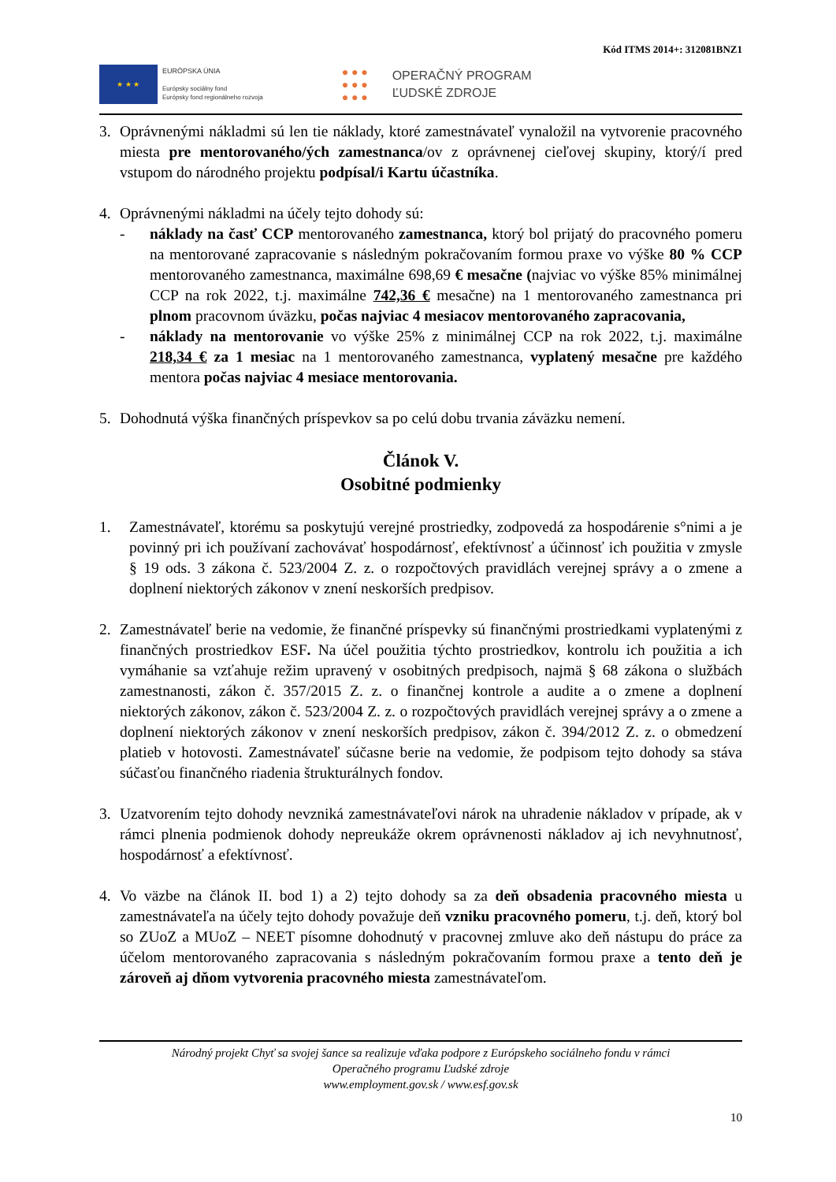Kód ITMS 2014+: 312081BNZ1
★ ★ ★
EURÓPSKA ÚNIA
Európsky sociálny fond
Európsky fond regionálneho rozvoja
● ● ●
● ● ●
● ● ●
OPERAČNÝ PROGRAM
ĽUDSKÉ ZDROJE
3. Oprávnenými nákladmi sú len tie náklady, ktoré zamestnávateľ vynaložil na vytvorenie pracovného miesta pre mentorovaného/ých zamestnanca/ov z oprávnenej cieľovej skupiny, ktorý/í pred vstupom do národného projektu podpísal/i Kartu účastníka.
4. Oprávnenými nákladmi na účely tejto dohody sú:
- náklady na časť CCP mentorovaného zamestnanca, ktorý bol prijatý do pracovného pomeru na mentorované zapracovanie s následným pokračovaním formou praxe vo výške 80 % CCP mentorovaného zamestnanca, maximálne 698,69 € mesačne (najviac vo výške 85% minimálnej CCP na rok 2022, t.j. maximálne 742,36 € mesačne) na 1 mentorovaného zamestnanca pri plnom pracovnom úväzku, počas najviac 4 mesiacov mentorovaného zapracovania,
- náklady na mentorovanie vo výške 25% z minimálnej CCP na rok 2022, t.j. maximálne 218,34 € za 1 mesiac na 1 mentorovaného zamestnanca, vyplatený mesačne pre každého mentora počas najviac 4 mesiace mentorovania.
5. Dohodnutá výška finančných príspevkov sa po celú dobu trvania záväzku nemení.
Článok V.
Osobitné podmienky
1. Zamestnávateľ, ktorému sa poskytujú verejné prostriedky, zodpovedá za hospodárenie s°nimi a je povinný pri ich používaní zachovávať hospodárnosť, efektívnosť a účinnosť ich použitia v zmysle § 19 ods. 3 zákona č. 523/2004 Z. z. o rozpočtových pravidlách verejnej správy a o zmene a doplnení niektorých zákonov v znení neskorších predpisov.
2. Zamestnávateľ berie na vedomie, že finančné príspevky sú finančnými prostriedkami vyplatenými z finančných prostriedkov ESF. Na účel použitia týchto prostriedkov, kontrolu ich použitia a ich vymáhanie sa vzťahuje režim upravený v osobitných predpisoch, najmä § 68 zákona o službách zamestnanosti, zákon č. 357/2015 Z. z. o finančnej kontrole a audite a o zmene a doplnení niektorých zákonov, zákon č. 523/2004 Z. z. o rozpočtových pravidlách verejnej správy a o zmene a doplnení niektorých zákonov v znení neskorších predpisov, zákon č. 394/2012 Z. z. o obmedzení platieb v hotovosti. Zamestnávateľ súčasne berie na vedomie, že podpisom tejto dohody sa stáva súčasťou finančného riadenia štrukturálnych fondov.
3. Uzatvorením tejto dohody nevzniká zamestnávateľovi nárok na uhradenie nákladov v prípade, ak v rámci plnenia podmienok dohody nepreukáže okrem oprávnenosti nákladov aj ich nevyhnutnosť, hospodárnosť a efektívnosť.
4. Vo väzbe na článok II. bod 1) a 2) tejto dohody sa za deň obsadenia pracovného miesta u zamestnávateľa na účely tejto dohody považuje deň vzniku pracovného pomeru, t.j. deň, ktorý bol so ZUoZ a MUoZ – NEET písomne dohodnutý v pracovnej zmluve ako deň nástupu do práce za účelom mentorovaného zapracovania s následným pokračovaním formou praxe a tento deň je zároveň aj dňom vytvorenia pracovného miesta zamestnávateľom.
Národný projekt Chyť sa svojej šance sa realizuje vďaka podpore z Európskeho sociálneho fondu v rámci
Operačného programu Ľudské zdroje
www.employment.gov.sk / www.esf.gov.sk
10